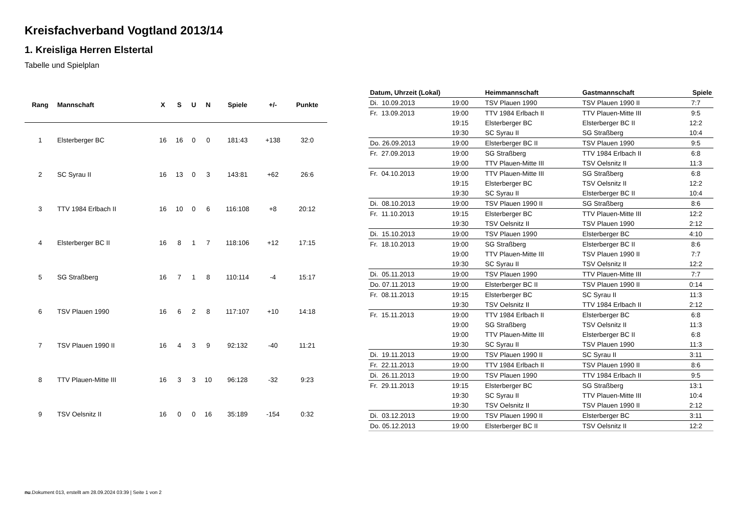Kreisfachverband Vogtland 2013/14
1. Kreisliga Herren Elstertal
Tabelle und Spielplan
| Rang | Mannschaft | X | S | U | N | Spiele | +/- | Punkte |
| --- | --- | --- | --- | --- | --- | --- | --- | --- |
| 1 | Elsterberger BC | 16 | 16 | 0 | 0 | 181:43 | +138 | 32:0 |
| 2 | SC Syrau II | 16 | 13 | 0 | 3 | 143:81 | +62 | 26:6 |
| 3 | TTV 1984 Erlbach II | 16 | 10 | 0 | 6 | 116:108 | +8 | 20:12 |
| 4 | Elsterberger BC II | 16 | 8 | 1 | 7 | 118:106 | +12 | 17:15 |
| 5 | SG Straßberg | 16 | 7 | 1 | 8 | 110:114 | -4 | 15:17 |
| 6 | TSV Plauen 1990 | 16 | 6 | 2 | 8 | 117:107 | +10 | 14:18 |
| 7 | TSV Plauen 1990 II | 16 | 4 | 3 | 9 | 92:132 | -40 | 11:21 |
| 8 | TTV Plauen-Mitte III | 16 | 3 | 3 | 10 | 96:128 | -32 | 9:23 |
| 9 | TSV Oelsnitz II | 16 | 0 | 0 | 16 | 35:189 | -154 | 0:32 |
| Datum, Uhrzeit (Lokal) | | Heimmannschaft | Gastmannschaft | Spiele |
| --- | --- | --- | --- | --- |
| Di. 10.09.2013 | 19:00 | TSV Plauen 1990 | TSV Plauen 1990 II | 7:7 |
| Fr. 13.09.2013 | 19:00 | TTV 1984 Erlbach II | TTV Plauen-Mitte III | 9:5 |
| | 19:15 | Elsterberger BC | Elsterberger BC II | 12:2 |
| | 19:30 | SC Syrau II | SG Straßberg | 10:4 |
| Do. 26.09.2013 | 19:00 | Elsterberger BC II | TSV Plauen 1990 | 9:5 |
| Fr. 27.09.2013 | 19:00 | SG Straßberg | TTV 1984 Erlbach II | 6:8 |
| | 19:00 | TTV Plauen-Mitte III | TSV Oelsnitz II | 11:3 |
| Fr. 04.10.2013 | 19:00 | TTV Plauen-Mitte III | SG Straßberg | 6:8 |
| | 19:15 | Elsterberger BC | TSV Oelsnitz II | 12:2 |
| | 19:30 | SC Syrau II | Elsterberger BC II | 10:4 |
| Di. 08.10.2013 | 19:00 | TSV Plauen 1990 II | SG Straßberg | 8:6 |
| Fr. 11.10.2013 | 19:15 | Elsterberger BC | TTV Plauen-Mitte III | 12:2 |
| | 19:30 | TSV Oelsnitz II | TSV Plauen 1990 | 2:12 |
| Di. 15.10.2013 | 19:00 | TSV Plauen 1990 | Elsterberger BC | 4:10 |
| Fr. 18.10.2013 | 19:00 | SG Straßberg | Elsterberger BC II | 8:6 |
| | 19:00 | TTV Plauen-Mitte III | TSV Plauen 1990 II | 7:7 |
| | 19:30 | SC Syrau II | TSV Oelsnitz II | 12:2 |
| Di. 05.11.2013 | 19:00 | TSV Plauen 1990 | TTV Plauen-Mitte III | 7:7 |
| Do. 07.11.2013 | 19:00 | Elsterberger BC II | TSV Plauen 1990 II | 0:14 |
| Fr. 08.11.2013 | 19:15 | Elsterberger BC | SC Syrau II | 11:3 |
| | 19:30 | TSV Oelsnitz II | TTV 1984 Erlbach II | 2:12 |
| Fr. 15.11.2013 | 19:00 | TTV 1984 Erlbach II | Elsterberger BC | 6:8 |
| | 19:00 | SG Straßberg | TSV Oelsnitz II | 11:3 |
| | 19:00 | TTV Plauen-Mitte III | Elsterberger BC II | 6:8 |
| | 19:30 | SC Syrau II | TSV Plauen 1990 | 11:3 |
| Di. 19.11.2013 | 19:00 | TSV Plauen 1990 II | SC Syrau II | 3:11 |
| Fr. 22.11.2013 | 19:00 | TTV 1984 Erlbach II | TSV Plauen 1990 II | 8:6 |
| Di. 26.11.2013 | 19:00 | TSV Plauen 1990 | TTV 1984 Erlbach II | 9:5 |
| Fr. 29.11.2013 | 19:15 | Elsterberger BC | SG Straßberg | 13:1 |
| | 19:30 | SC Syrau II | TTV Plauen-Mitte III | 10:4 |
| | 19:30 | TSV Oelsnitz II | TSV Plauen 1990 II | 2:12 |
| Di. 03.12.2013 | 19:00 | TSV Plauen 1990 II | Elsterberger BC | 3:11 |
| Do. 05.12.2013 | 19:00 | Elsterberger BC II | TSV Oelsnitz II | 12:2 |
nu.Dokument 013, erstellt am 28.09.2024 03:39 | Seite 1 von 2